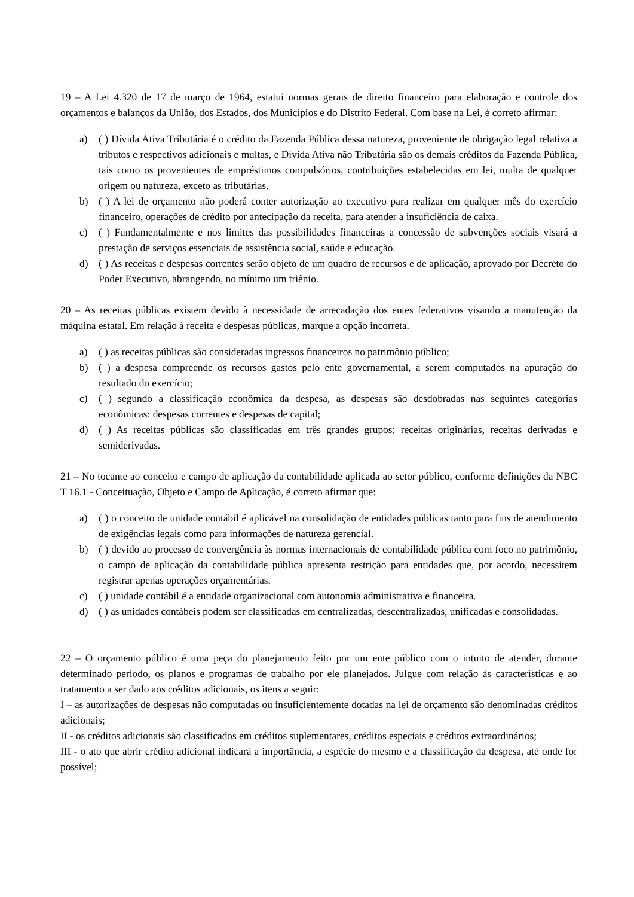19 – A Lei 4.320 de 17 de março de 1964, estatui normas gerais de direito financeiro para elaboração e controle dos orçamentos e balanços da União, dos Estados, dos Municípios e do Distrito Federal. Com base na Lei, é correto afirmar:
a) ( ) Dívida Ativa Tributária é o crédito da Fazenda Pública dessa natureza, proveniente de obrigação legal relativa a tributos e respectivos adicionais e multas, e Dívida Ativa não Tributária são os demais créditos da Fazenda Pública, tais como os provenientes de empréstimos compulsórios, contribuições estabelecidas em lei, multa de qualquer origem ou natureza, exceto as tributárias.
b) ( ) A lei de orçamento não poderá conter autorização ao executivo para realizar em qualquer mês do exercício financeiro, operações de crédito por antecipação da receita, para atender a insuficiência de caixa.
c) ( ) Fundamentalmente e nos limites das possibilidades financeiras a concessão de subvenções sociais visará a prestação de serviços essenciais de assistência social, saúde e educação.
d) ( ) As receitas e despesas correntes serão objeto de um quadro de recursos e de aplicação, aprovado por Decreto do Poder Executivo, abrangendo, no mínimo um triênio.
20 – As receitas públicas existem devido à necessidade de arrecadação dos entes federativos visando a manutenção da máquina estatal. Em relação à receita e despesas públicas, marque a opção incorreta.
a) ( ) as receitas públicas são consideradas ingressos financeiros no patrimônio público;
b) ( ) a despesa compreende os recursos gastos pelo ente governamental, a serem computados na apuração do resultado do exercício;
c) ( ) segundo a classificação econômica da despesa, as despesas são desdobradas nas seguintes categorias econômicas: despesas correntes e despesas de capital;
d) ( ) As receitas públicas são classificadas em três grandes grupos: receitas originárias, receitas derivadas e semiderivadas.
21 – No tocante ao conceito e campo de aplicação da contabilidade aplicada ao setor público, conforme definições da NBC T 16.1 - Conceituação, Objeto e Campo de Aplicação, é correto afirmar que:
a) ( ) o conceito de unidade contábil é aplicável na consolidação de entidades públicas tanto para fins de atendimento de exigências legais como para informações de natureza gerencial.
b) ( ) devido ao processo de convergência às normas internacionais de contabilidade pública com foco no patrimônio, o campo de aplicação da contabilidade pública apresenta restrição para entidades que, por acordo, necessitem registrar apenas operações orçamentárias.
c) ( ) unidade contábil é a entidade organizacional com autonomia administrativa e financeira.
d) ( ) as unidades contábeis podem ser classificadas em centralizadas, descentralizadas, unificadas e consolidadas.
22 – O orçamento público é uma peça do planejamento feito por um ente público com o intuito de atender, durante determinado período, os planos e programas de trabalho por ele planejados. Julgue com relação às características e ao tratamento a ser dado aos créditos adicionais, os itens a seguir:
I – as autorizações de despesas não computadas ou insuficientemente dotadas na lei de orçamento são denominadas créditos adicionais;
II - os créditos adicionais são classificados em créditos suplementares, créditos especiais e créditos extraordinários;
III - o ato que abrir crédito adicional indicará a importância, a espécie do mesmo e a classificação da despesa, até onde for possível;